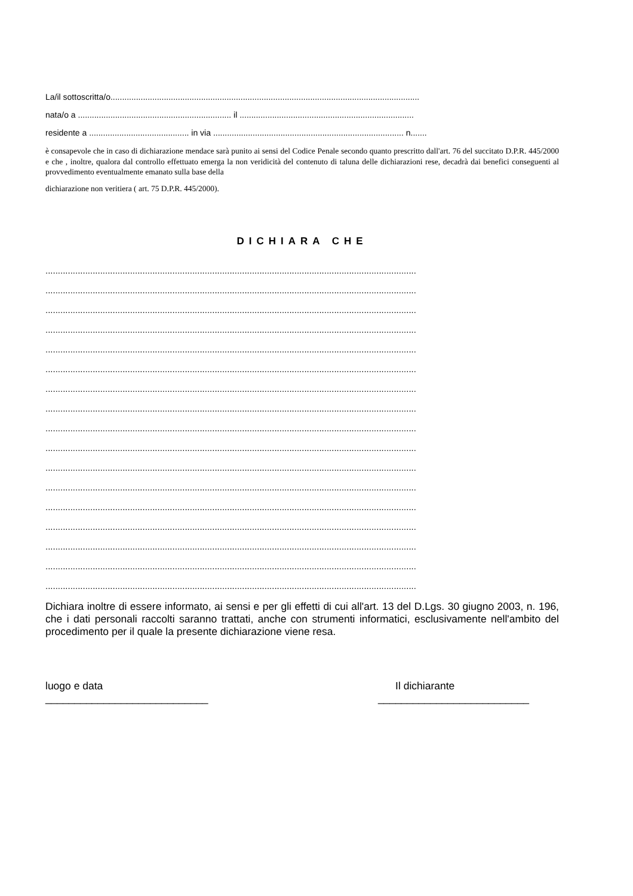La/il sottoscritta/o.....................................................................................................................................
nata/o a .................................................................. il ...........................................................................
residente a ........................................... in via .................................................................................. n.......
è consapevole che in caso di dichiarazione mendace sarà punito ai sensi del Codice Penale secondo quanto prescritto dall'art. 76 del succitato D.P.R. 445/2000 e che , inoltre, qualora dal controllo effettuato emerga la non veridicità del contenuto di taluna delle dichiarazioni rese, decadrà dai benefici conseguenti al provvedimento eventualmente emanato sulla base della
dichiarazione non veritiera ( art. 75 D.P.R. 445/2000).
DICHIARA CHE
.....................................................................................................................................................
.....................................................................................................................................................
.....................................................................................................................................................
.....................................................................................................................................................
.....................................................................................................................................................
.....................................................................................................................................................
.....................................................................................................................................................
.....................................................................................................................................................
.....................................................................................................................................................
.....................................................................................................................................................
.....................................................................................................................................................
.....................................................................................................................................................
.....................................................................................................................................................
.....................................................................................................................................................
.....................................................................................................................................................
.....................................................................................................................................................
.....................................................................................................................................................
Dichiara inoltre di essere informato, ai sensi e per gli effetti di cui all'art. 13 del D.Lgs. 30 giugno 2003, n. 196, che i dati personali raccolti saranno trattati, anche con strumenti informatici, esclusivamente nell'ambito del procedimento per il quale la presente dichiarazione viene resa.
luogo e data
____________________________
Il dichiarante
__________________________